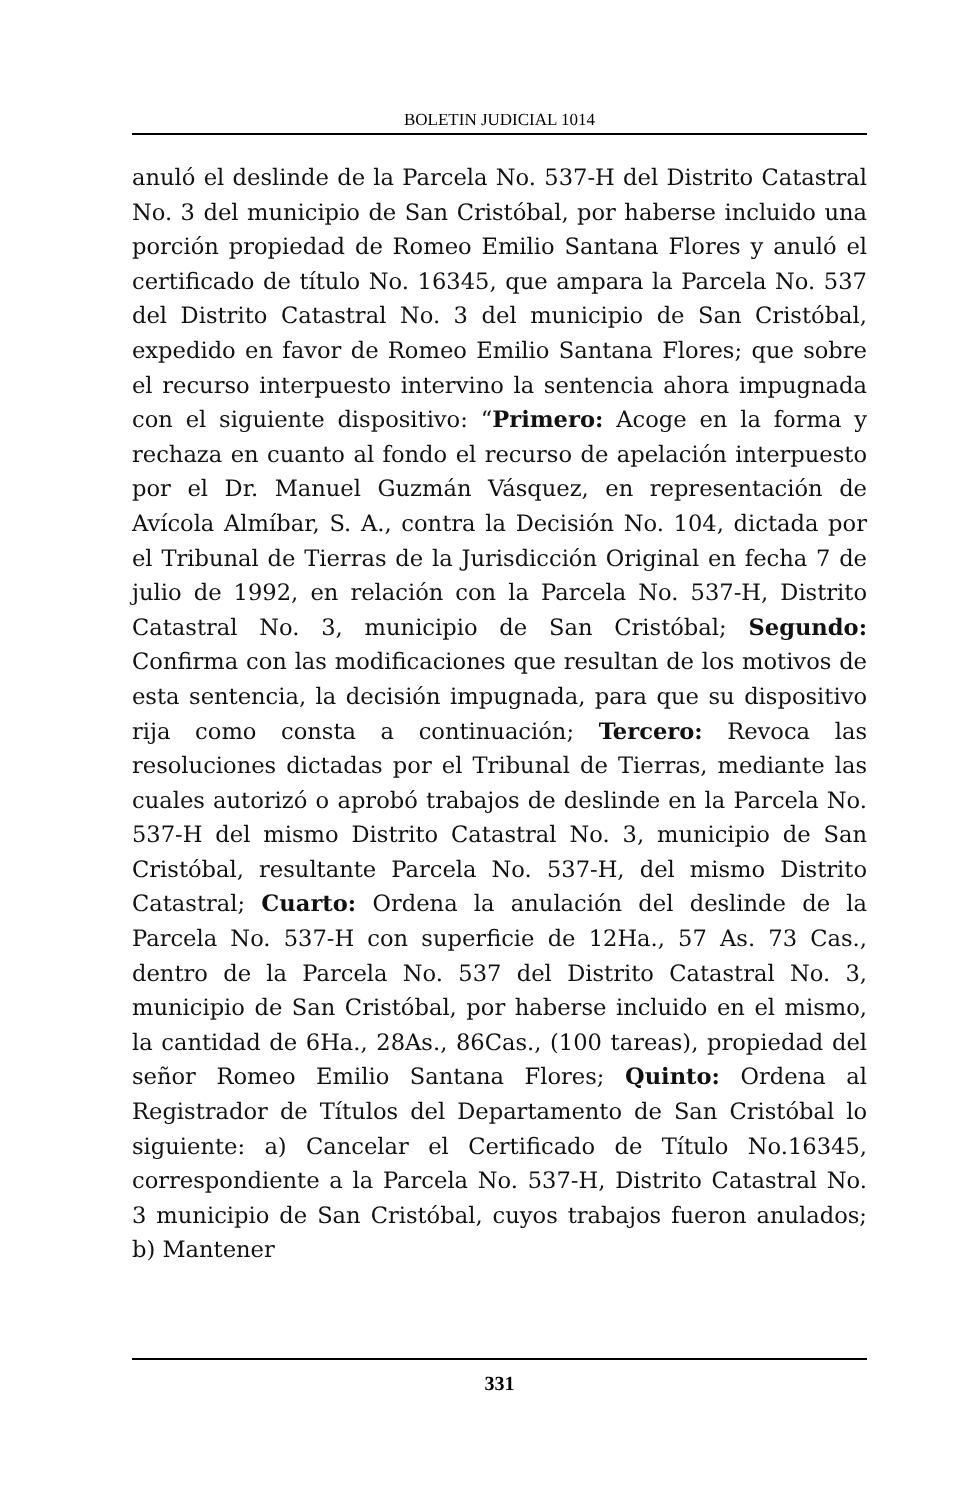BOLETIN JUDICIAL 1014
anuló el deslinde de la Parcela No. 537-H del Distrito Catastral No. 3 del municipio de San Cristóbal, por haberse incluido una porción propiedad de Romeo Emilio Santana Flores y anuló el certificado de título No. 16345, que ampara la Parcela No. 537 del Distrito Catastral No. 3 del municipio de San Cristóbal, expedido en favor de Romeo Emilio Santana Flores; que sobre el recurso interpuesto intervino la sentencia ahora impugnada con el siguiente dispositivo: “Primero: Acoge en la forma y rechaza en cuanto al fondo el recurso de apelación interpuesto por el Dr. Manuel Guzmán Vásquez, en representación de Avícola Almíbar, S. A., contra la Decisión No. 104, dictada por el Tribunal de Tierras de la Jurisdicción Original en fecha 7 de julio de 1992, en relación con la Parcela No. 537-H, Distrito Catastral No. 3, municipio de San Cristóbal; Segundo: Confirma con las modificaciones que resultan de los motivos de esta sentencia, la decisión impugnada, para que su dispositivo rija como consta a continuación; Tercero: Revoca las resoluciones dictadas por el Tribunal de Tierras, mediante las cuales autorizó o aprobó trabajos de deslinde en la Parcela No. 537-H del mismo Distrito Catastral No. 3, municipio de San Cristóbal, resultante Parcela No. 537-H, del mismo Distrito Catastral; Cuarto: Ordena la anulación del deslinde de la Parcela No. 537-H con superficie de 12Ha., 57 As. 73 Cas., dentro de la Parcela No. 537 del Distrito Catastral No. 3, municipio de San Cristóbal, por haberse incluido en el mismo, la cantidad de 6Ha., 28As., 86Cas., (100 tareas), propiedad del señor Romeo Emilio Santana Flores; Quinto: Ordena al Registrador de Títulos del Departamento de San Cristóbal lo siguiente: a) Cancelar el Certificado de Título No.16345, correspondiente a la Parcela No. 537-H, Distrito Catastral No. 3 municipio de San Cristóbal, cuyos trabajos fueron anulados; b) Mantener
331